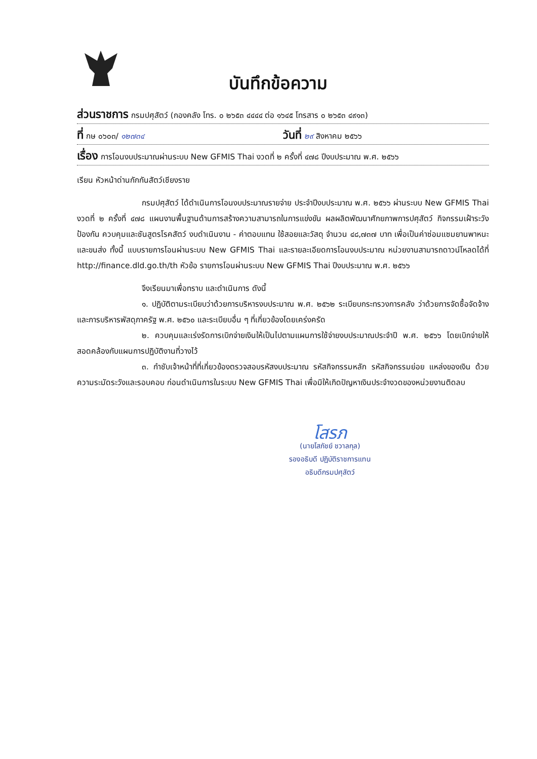บันทึกข้อความ
ส่วนราชการ กรมปศุสัตว์ (กองคลัง โทร. ๐ ๒๖๕๓ ๔๔๔๔ ต่อ ๑๖๔๕ โทรสาร ๐ ๒๖๕๓ ๔๙๑๓)
ที่ กษ ๐๖๐๓/ ๑๒๗๓๔ วันที่ ๒๙ สิงหาคม ๒๕๖๖
เรื่อง การโอนงบประมาณผ่านระบบ New GFMIS Thai งวดที่ ๒ ครั้งที่ ๔๗๘ ปีงบประมาณ พ.ศ. ๒๕๖๖
เรียน หัวหน้าด่านกักกันสัตว์เชียงราย
กรมปศุสัตว์ ได้ดำเนินการโอนงบประมาณรายจ่าย ประจำปีงบประมาณ พ.ศ. ๒๕๖๖ ผ่านระบบ New GFMIS Thai งวดที่ ๒ ครั้งที่ ๔๗๘ แผนงานพื้นฐานด้านการสร้างความสามารถในการแข่งขัน ผลผลิตพัฒนาศักยภาพการปศุสัตว์ กิจกรรมเฝ้าระวัง ป้องกัน ควบคุมและชันสูตรโรคสัตว์ งบดำเนินงาน - ค่าตอบแทน ใช้สอยและวัสดุ จำนวน ๔๘,๗๓๗ บาท เพื่อเป็นค่าซ่อมแซมยานพาหนะและขนส่ง ทั้งนี้ แบบรายการโอนผ่านระบบ New GFMIS Thai และรายละเอียดการโอนงบประมาณ หน่วยงานสามารถดาวน์โหลดได้ที่ http://finance.dld.go.th/th หัวข้อ รายการโอนผ่านระบบ New GFMIS Thai ปีงบประมาณ พ.ศ. ๒๕๖๖
จึงเรียนมาเพื่อทราบ และดำเนินการ ดังนี้
๑. ปฏิบัติตามระเบียบว่าด้วยการบริหารงบประมาณ พ.ศ. ๒๕๖๒ ระเบียบกระทรวงการคลัง ว่าด้วยการจัดซื้อจัดจ้างและการบริหารพัสดุภาครัฐ พ.ศ. ๒๕๖๐ และระเบียบอื่น ๆ ที่เกี่ยวข้องโดยเคร่งครัด
๒. ควบคุมและเร่งรัดการเบิกจ่ายเงินให้เป็นไปตามแผนการใช้จ่ายงบประมาณประจำปี พ.ศ. ๒๕๖๖ โดยเบิกจ่ายให้สอดคล้องกับแผนการปฏิบัติงานที่วางไว้
๓. กำชับเจ้าหน้าที่ที่เกี่ยวข้องตรวจสอบรหัสงบประมาณ รหัสกิจกรรมหลัก รหัสกิจกรรมย่อย แหล่งของเงิน ด้วยความระมัดระวังและรอบคอบ ก่อนดำเนินการในระบบ New GFMIS Thai เพื่อมิให้เกิดปัญหาเงินประจำงวดของหน่วยงานติดลบ
โสรภ
(นายโสภัชย์ ชวาลกุล)
รองอธิบดี ปฏิบัติราชการแทน
อธิบดีกรมปศุสัตว์